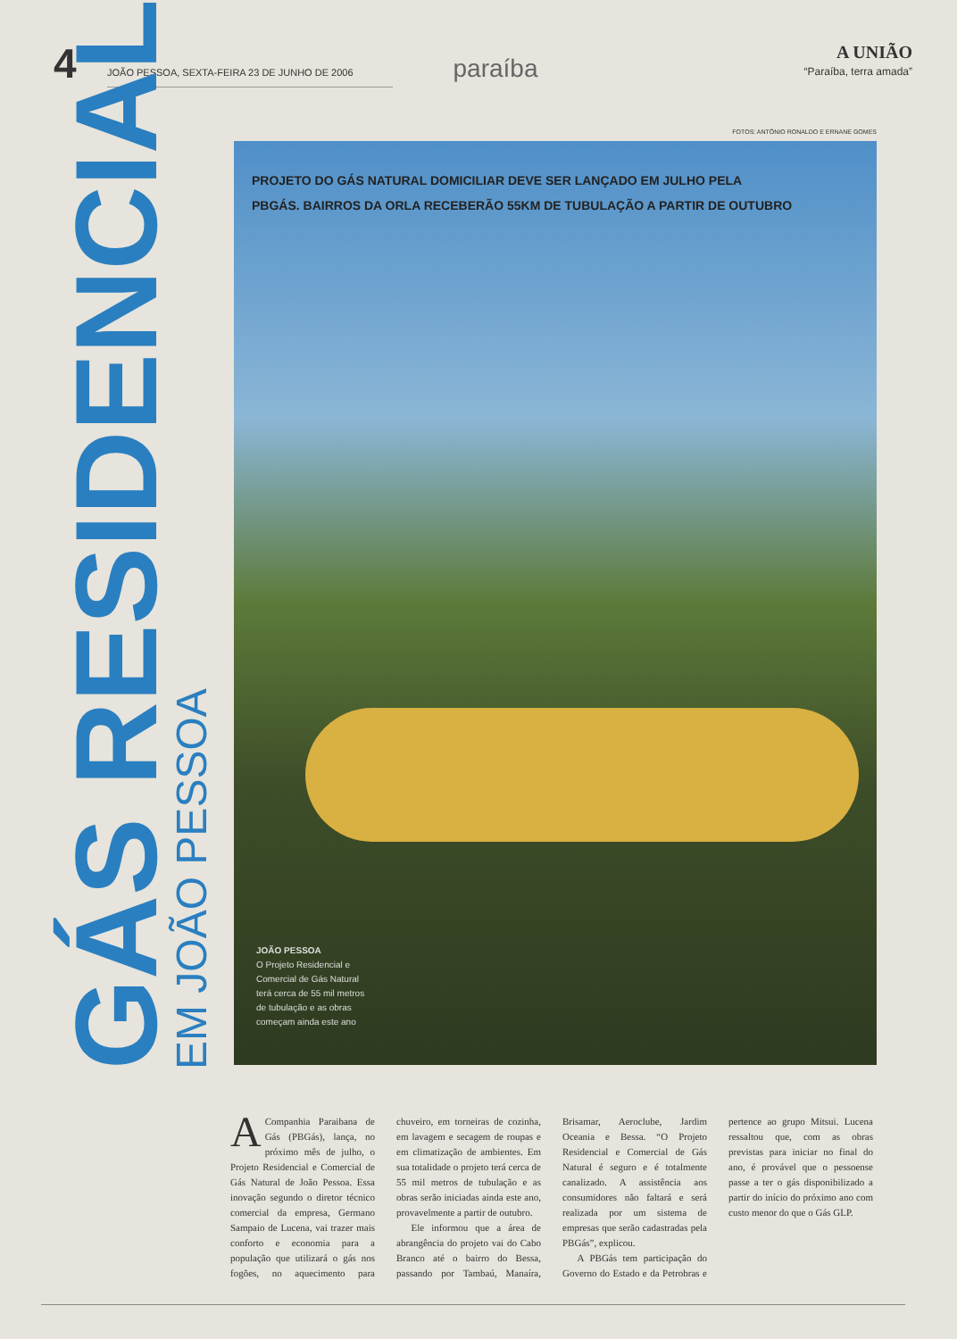4
JOÃO PESSOA, SEXTA-FEIRA 23 DE JUNHO DE 2006
paraíba
A UNIÃO
“Paraíba, terra amada”
GÁS RESIDENCIAL EM JOÃO PESSOA
FOTOS: ANTÔNIO RONALDO E ERNANE GOMES
PROJETO DO GÁS NATURAL DOMICILIAR DEVE SER LANÇADO EM JULHO PELA
PBGÁS. BAIRROS DA ORLA RECEBERÃO 55KM DE TUBULAÇÃO A PARTIR DE OUTUBRO
JOÃO PESSOA
O Projeto Residencial e Comercial de Gás Natural terá cerca de 55 mil metros de tubulação e as obras começam ainda este ano
ACompanhia Paraibana de Gás (PBGás), lança, no próximo mês de julho, o Projeto Residencial e Comercial de Gás Natural de João Pessoa. Essa inovação segundo o diretor técnico comercial da empresa, Germano Sampaio de Lucena, vai trazer mais conforto e economia para a população que utilizará o gás nos fogões, no aquecimento para chuveiro, em torneiras de cozinha, em lavagem e secagem de roupas e em climatização de ambientes. Em sua totalidade o projeto terá cerca de 55 mil metros de tubulação e as obras serão iniciadas ainda este ano, provavelmente a partir de outubro.
Ele informou que a área de abrangência do projeto vai do Cabo Branco até o bairro do Bessa, passando por Tambaú, Manaíra, Brisamar, Aeroclube, Jardim Oceania e Bessa. “O Projeto Residencial e Comercial de Gás Natural é seguro e é totalmente canalizado. A assistência aos consumidores não faltará e será realizada por um sistema de empresas que serão cadastradas pela PBGás”, explicou.
A PBGás tem participação do Governo do Estado e da Petrobras e pertence ao grupo Mitsui. Lucena ressaltou que, com as obras previstas para iniciar no final do ano, é provável que o pessoense passe a ter o gás disponibilizado a partir do início do próximo ano com custo menor do que o Gás GLP.